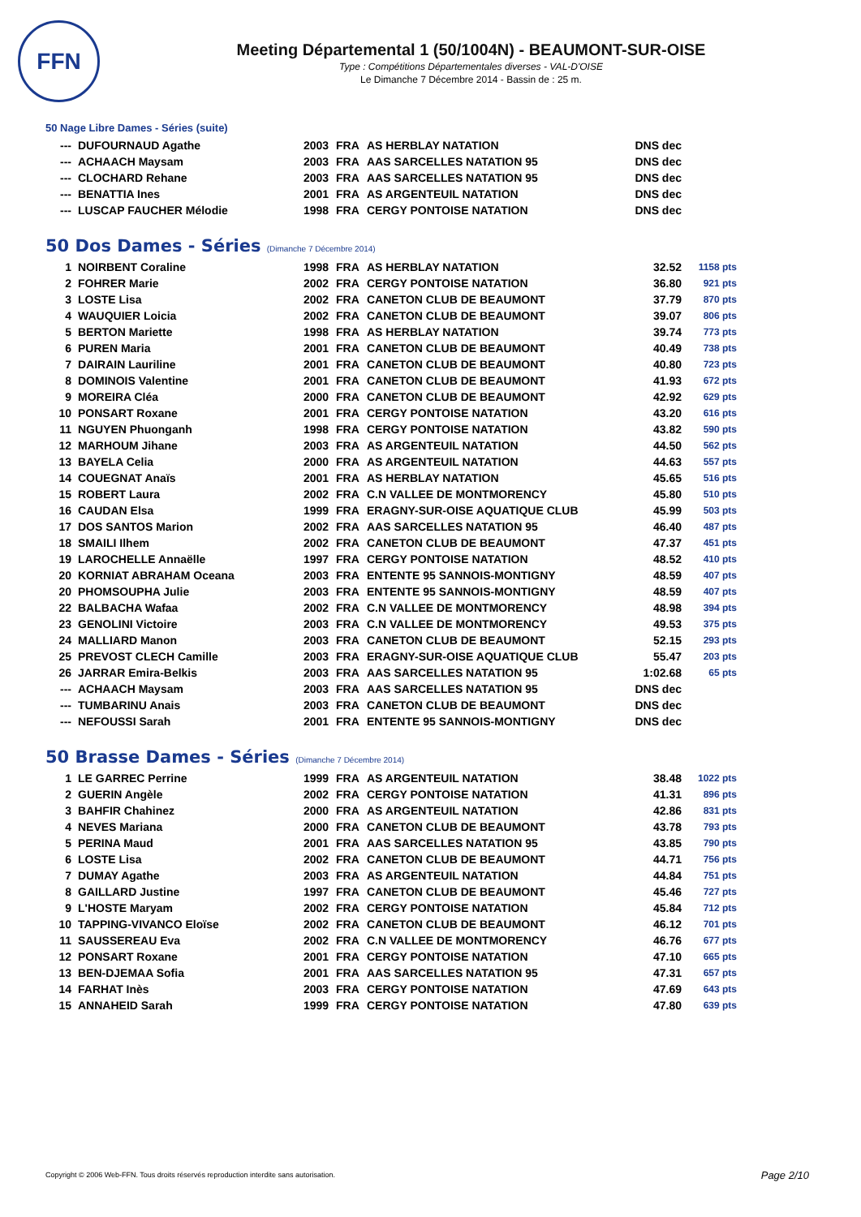FFN
Meeting Départemental 1 (50/1004N) - BEAUMONT-SUR-OISE
Type : Compétitions Départementales diverses - VAL-D'OISE
Le Dimanche 7 Décembre 2014 - Bassin de : 25 m.
50 Nage Libre Dames - Séries (suite)
| --- | DUFOURNAUD Agathe | 2003 | FRA | AS HERBLAY NATATION | DNS dec | |
| --- | ACHAACH Maysam | 2003 | FRA | AAS SARCELLES NATATION 95 | DNS dec | |
| --- | CLOCHARD Rehane | 2003 | FRA | AAS SARCELLES NATATION 95 | DNS dec | |
| --- | BENATTIA Ines | 2001 | FRA | AS ARGENTEUIL NATATION | DNS dec | |
| --- | LUSCAP FAUCHER Mélodie | 1998 | FRA | CERGY PONTOISE NATATION | DNS dec | |
50 Dos Dames - Séries (Dimanche 7 Décembre 2014)
| 1 | NOIRBENT Coraline | 1998 | FRA | AS HERBLAY NATATION | 32.52 | 1158 pts |
| 2 | FOHRER Marie | 2002 | FRA | CERGY PONTOISE NATATION | 36.80 | 921 pts |
| 3 | LOSTE Lisa | 2002 | FRA | CANETON CLUB DE BEAUMONT | 37.79 | 870 pts |
| 4 | WAUQUIER Loicia | 2002 | FRA | CANETON CLUB DE BEAUMONT | 39.07 | 806 pts |
| 5 | BERTON Mariette | 1998 | FRA | AS HERBLAY NATATION | 39.74 | 773 pts |
| 6 | PUREN Maria | 2001 | FRA | CANETON CLUB DE BEAUMONT | 40.49 | 738 pts |
| 7 | DAIRAIN Lauriline | 2001 | FRA | CANETON CLUB DE BEAUMONT | 40.80 | 723 pts |
| 8 | DOMINOIS Valentine | 2001 | FRA | CANETON CLUB DE BEAUMONT | 41.93 | 672 pts |
| 9 | MOREIRA Cléa | 2000 | FRA | CANETON CLUB DE BEAUMONT | 42.92 | 629 pts |
| 10 | PONSART Roxane | 2001 | FRA | CERGY PONTOISE NATATION | 43.20 | 616 pts |
| 11 | NGUYEN Phuonganh | 1998 | FRA | CERGY PONTOISE NATATION | 43.82 | 590 pts |
| 12 | MARHOUM Jihane | 2003 | FRA | AS ARGENTEUIL NATATION | 44.50 | 562 pts |
| 13 | BAYELA Celia | 2000 | FRA | AS ARGENTEUIL NATATION | 44.63 | 557 pts |
| 14 | COUEGNAT Anaïs | 2001 | FRA | AS HERBLAY NATATION | 45.65 | 516 pts |
| 15 | ROBERT Laura | 2002 | FRA | C.N VALLEE DE MONTMORENCY | 45.80 | 510 pts |
| 16 | CAUDAN Elsa | 1999 | FRA | ERAGNY-SUR-OISE AQUATIQUE CLUB | 45.99 | 503 pts |
| 17 | DOS SANTOS Marion | 2002 | FRA | AAS SARCELLES NATATION 95 | 46.40 | 487 pts |
| 18 | SMAILI Ilhem | 2002 | FRA | CANETON CLUB DE BEAUMONT | 47.37 | 451 pts |
| 19 | LAROCHELLE Annaëlle | 1997 | FRA | CERGY PONTOISE NATATION | 48.52 | 410 pts |
| 20 | KORNIAT ABRAHAM Oceana | 2003 | FRA | ENTENTE 95 SANNOIS-MONTIGNY | 48.59 | 407 pts |
| 20 | PHOMSOUPHA Julie | 2003 | FRA | ENTENTE 95 SANNOIS-MONTIGNY | 48.59 | 407 pts |
| 22 | BALBACHA Wafaa | 2002 | FRA | C.N VALLEE DE MONTMORENCY | 48.98 | 394 pts |
| 23 | GENOLINI Victoire | 2003 | FRA | C.N VALLEE DE MONTMORENCY | 49.53 | 375 pts |
| 24 | MALLIARD Manon | 2003 | FRA | CANETON CLUB DE BEAUMONT | 52.15 | 293 pts |
| 25 | PREVOST CLECH Camille | 2003 | FRA | ERAGNY-SUR-OISE AQUATIQUE CLUB | 55.47 | 203 pts |
| 26 | JARRAR Emira-Belkis | 2003 | FRA | AAS SARCELLES NATATION 95 | 1:02.68 | 65 pts |
| --- | ACHAACH Maysam | 2003 | FRA | AAS SARCELLES NATATION 95 | DNS dec | |
| --- | TUMBARINU Anais | 2003 | FRA | CANETON CLUB DE BEAUMONT | DNS dec | |
| --- | NEFOUSSI Sarah | 2001 | FRA | ENTENTE 95 SANNOIS-MONTIGNY | DNS dec | |
50 Brasse Dames - Séries (Dimanche 7 Décembre 2014)
| 1 | LE GARREC Perrine | 1999 | FRA | AS ARGENTEUIL NATATION | 38.48 | 1022 pts |
| 2 | GUERIN Angèle | 2002 | FRA | CERGY PONTOISE NATATION | 41.31 | 896 pts |
| 3 | BAHFIR Chahinez | 2000 | FRA | AS ARGENTEUIL NATATION | 42.86 | 831 pts |
| 4 | NEVES Mariana | 2000 | FRA | CANETON CLUB DE BEAUMONT | 43.78 | 793 pts |
| 5 | PERINA Maud | 2001 | FRA | AAS SARCELLES NATATION 95 | 43.85 | 790 pts |
| 6 | LOSTE Lisa | 2002 | FRA | CANETON CLUB DE BEAUMONT | 44.71 | 756 pts |
| 7 | DUMAY Agathe | 2003 | FRA | AS ARGENTEUIL NATATION | 44.84 | 751 pts |
| 8 | GAILLARD Justine | 1997 | FRA | CANETON CLUB DE BEAUMONT | 45.46 | 727 pts |
| 9 | L'HOSTE Maryam | 2002 | FRA | CERGY PONTOISE NATATION | 45.84 | 712 pts |
| 10 | TAPPING-VIVANCO Eloïse | 2002 | FRA | CANETON CLUB DE BEAUMONT | 46.12 | 701 pts |
| 11 | SAUSSEREAU Eva | 2002 | FRA | C.N VALLEE DE MONTMORENCY | 46.76 | 677 pts |
| 12 | PONSART Roxane | 2001 | FRA | CERGY PONTOISE NATATION | 47.10 | 665 pts |
| 13 | BEN-DJEMAA Sofia | 2001 | FRA | AAS SARCELLES NATATION 95 | 47.31 | 657 pts |
| 14 | FARHAT Inès | 2003 | FRA | CERGY PONTOISE NATATION | 47.69 | 643 pts |
| 15 | ANNAHEID Sarah | 1999 | FRA | CERGY PONTOISE NATATION | 47.80 | 639 pts |
Copyright © 2006 Web-FFN. Tous droits réservés reproduction interdite sans autorisation.
Page 2/10